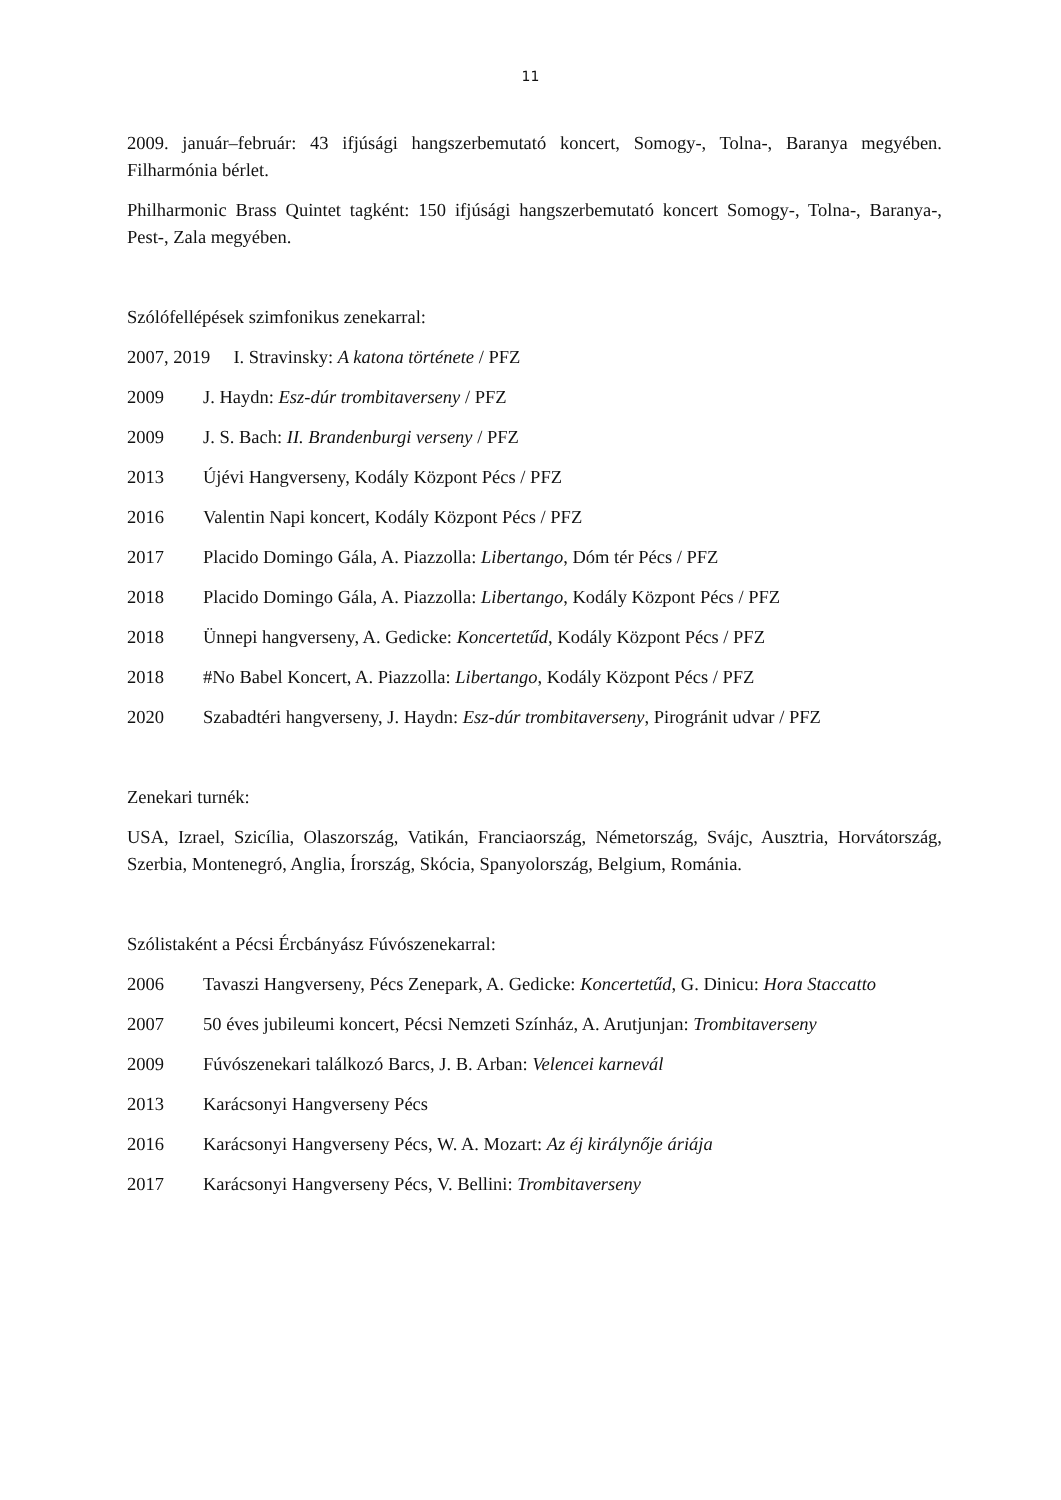11
2009. január–február: 43 ifjúsági hangszerbemutató koncert, Somogy-, Tolna-, Baranya megyében. Filharmónia bérlet.
Philharmonic Brass Quintet tagként: 150 ifjúsági hangszerbemutató koncert Somogy-, Tolna-, Baranya-, Pest-, Zala megyében.
Szólófellépések szimfonikus zenekarral:
2007, 2019 I. Stravinsky: A katona története / PFZ
2009 J. Haydn: Esz-dúr trombitaverseny / PFZ
2009 J. S. Bach: II. Brandenburgi verseny / PFZ
2013 Újévi Hangverseny, Kodály Központ Pécs / PFZ
2016 Valentin Napi koncert, Kodály Központ Pécs / PFZ
2017 Placido Domingo Gála, A. Piazzolla: Libertango, Dóm tér Pécs / PFZ
2018 Placido Domingo Gála, A. Piazzolla: Libertango, Kodály Központ Pécs / PFZ
2018 Ünnepi hangverseny, A. Gedicke: Koncertetűd, Kodály Központ Pécs / PFZ
2018 #No Babel Koncert, A. Piazzolla: Libertango, Kodály Központ Pécs / PFZ
2020 Szabadtéri hangverseny, J. Haydn: Esz-dúr trombitaverseny, Pirogránit udvar / PFZ
Zenekari turnék:
USA, Izrael, Szicília, Olaszország, Vatikán, Franciaország, Németország, Svájc, Ausztria, Horvátország, Szerbia, Montenegró, Anglia, Írország, Skócia, Spanyolország, Belgium, Románia.
Szólistaként a Pécsi Ércbányász Fúvószenekarral:
2006 Tavaszi Hangverseny, Pécs Zenepark, A. Gedicke: Koncertetűd, G. Dinicu: Hora Staccatto
2007 50 éves jubileumi koncert, Pécsi Nemzeti Színház, A. Arutjunjan: Trombitaverseny
2009 Fúvószenekari találkozó Barcs, J. B. Arban: Velencei karnevál
2013 Karácsonyi Hangverseny Pécs
2016 Karácsonyi Hangverseny Pécs, W. A. Mozart: Az éj királynője áriája
2017 Karácsonyi Hangverseny Pécs, V. Bellini: Trombitaverseny